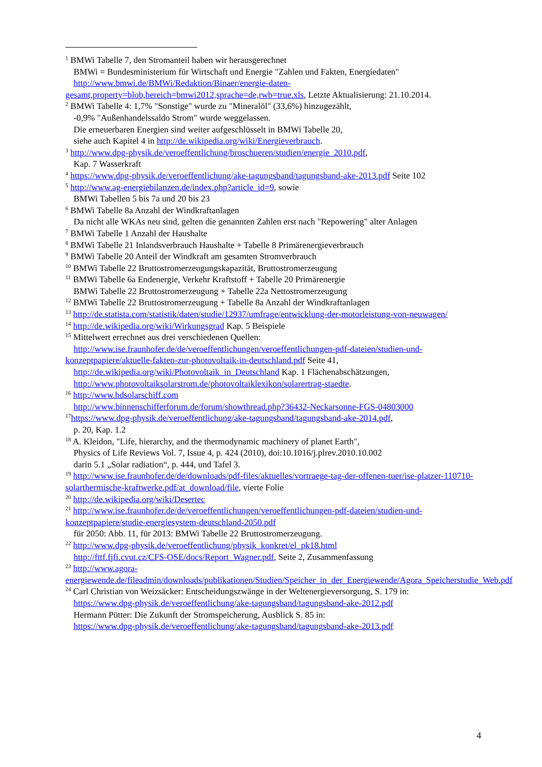<sup>1</sup> BMWi Tabelle 7, den Stromanteil haben wir herausgerechnet
BMWi = Bundesministerium für Wirtschaft und Energie "Zahlen und Fakten, Energiedaten"
http://www.bmwi.de/BMWi/Redaktion/Binaer/energie-daten-
gesamt,property=blob,bereich=bmwi2012,sprache=de,rwb=true.xls, Letzte Aktualisierung: 21.10.2014.
<sup>2</sup> BMWi Tabelle 4: 1,7% "Sonstige" wurde zu "Mineralöl" (33,6%) hinzugezählt,
-0,9% "Außenhandelssaldo Strom" wurde weggelassen.
Die erneuerbaren Energien sind weiter aufgeschlüsselt in BMWi Tabelle 20,
siehe auch Kapitel 4 in http://de.wikipedia.org/wiki/Energieverbrauch.
<sup>3</sup> http://www.dpg-physik.de/veroeffentlichung/broschueren/studien/energie_2010.pdf,
Kap. 7 Wasserkraft
<sup>4</sup> https://www.dpg-physik.de/veroeffentlichung/ake-tagungsband/tagungsband-ake-2013.pdf Seite 102
<sup>5</sup> http://www.ag-energiebilanzen.de/index.php?article_id=9, sowie
BMWi Tabellen 5 bis 7a und 20 bis 23
<sup>6</sup> BMWi Tabelle 8a Anzahl der Windkraftanlagen
Da nicht alle WKAs neu sind, gelten die genannten Zahlen erst nach "Repowering" alter Anlagen
<sup>7</sup> BMWi Tabelle 1 Anzahl der Haushalte
<sup>8</sup> BMWi Tabelle 21 Inlandsverbrauch Haushalte + Tabelle 8 Primärenergieverbrauch
<sup>9</sup> BMWi Tabelle 20 Anteil der Windkraft am gesamten Stromverbrauch
<sup>10</sup> BMWi Tabelle 22 Bruttostromerzeugungskapazität, Bruttostromerzeugung
<sup>11</sup> BMWi Tabelle 6a Endenergie, Verkehr Kraftstoff + Tabelle 20 Primärenergie
BMWi Tabelle 22 Bruttostromerzeugung + Tabelle 22a Nettostromerzeugung
<sup>12</sup> BMWi Tabelle 22 Bruttostromerzeugung + Tabelle 8a Anzahl der Windkraftanlagen
<sup>13</sup> http://de.statista.com/statistik/daten/studie/12937/umfrage/entwicklung-der-motorleistung-von-neuwagen/
<sup>14</sup> http://de.wikipedia.org/wiki/Wirkungsgrad Kap. 5 Beispiele
<sup>15</sup> Mittelwert errechnet aus drei verschiedenen Quellen:
http://www.ise.fraunhofer.de/de/veroeffentlichungen/veroeffentlichungen-pdf-dateien/studien-und-
konzeptpapiere/aktuelle-fakten-zur-photovoltaik-in-deutschland.pdf Seite 41,
http://de.wikipedia.org/wiki/Photovoltaik_in_Deutschland Kap. 1 Flächenabschätzungen,
http://www.photovoltaiksolarstrom.de/photovoltaiklexikon/solarertrag-staedte.
<sup>16</sup> http://www.hdsolarschiff.com
http://www.binnenschifferforum.de/forum/showthread.php?36432-Neckarsonne-FGS-04803000
<sup>17</sup> https://www.dpg-physik.de/veroeffentlichung/ake-tagungsband/tagungsband-ake-2014.pdf,
p. 20, Kap. 1.2
<sup>18</sup> A. Kleidon, "Life, hierarchy, and the thermodynamic machinery of planet Earth",
Physics of Life Reviews Vol. 7, Issue 4, p. 424 (2010), doi:10.1016/j.plrev.2010.10.002
darin 5.1 „Solar radiation“, p. 444, und Tafel 3.
<sup>19</sup> http://www.ise.fraunhofer.de/de/downloads/pdf-files/aktuelles/vortraege-tag-der-offenen-tuer/ise-platzer-110710-solarthermische-kraftwerke.pdf/at_download/file, vierte Folie
<sup>20</sup> http://de.wikipedia.org/wiki/Desertec
<sup>21</sup> http://www.ise.fraunhofer.de/de/veroeffentlichungen/veroeffentlichungen-pdf-dateien/studien-und-konzeptpapiere/studie-energiesystem-deutschland-2050.pdf
für 2050: Abb. 11, für 2013: BMWi Tabelle 22 Bruttostromerzeugung.
<sup>22</sup> http://www.dpg-physik.de/veroeffentlichung/physik_konkret/el_pk18.html
http://fttf.fjfi.cvut.cz/CFS-OSE/docs/Report_Wagner.pdf, Seite 2, Zusammenfassung
<sup>23</sup> http://www.agora-energiewende.de/fileadmin/downloads/publikationen/Studien/Speicher_in_der_Energiewende/Agora_Speicherstudie_Web.pdf
<sup>24</sup> Carl Christian von Weizsäcker: Entscheidungszwänge in der Weltenergieversorgung, S. 179 in:
https://www.dpg-physik.de/veroeffentlichung/ake-tagungsband/tagungsband-ake-2012.pdf
Hermann Pütter: Die Zukunft der Stromspeicherung, Ausblick S. 85 in:
https://www.dpg-physik.de/veroeffentlichung/ake-tagungsband/tagungsband-ake-2013.pdf
4